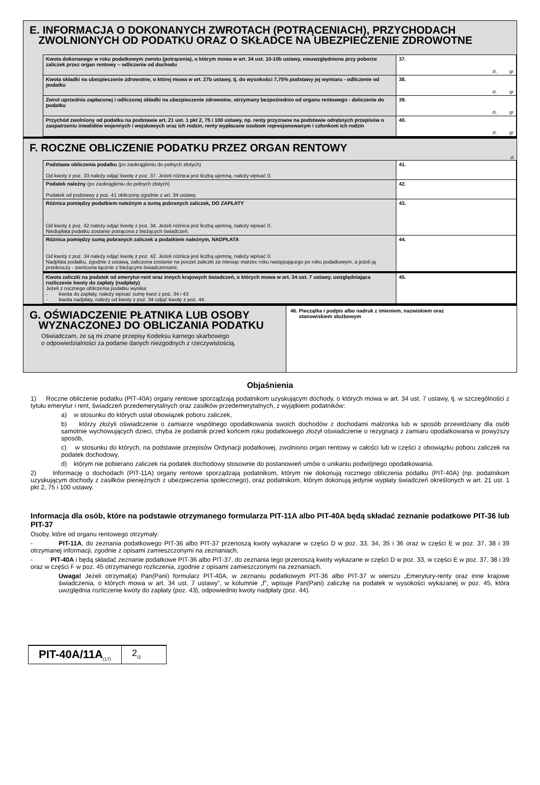E. INFORMACJA O DOKONANYCH ZWROTACH (POTRĄCENIACH), PRZYCHODACH
ZWOLNIONYCH OD PODATKU ORAZ O SKŁADCE NA UBEZPIECZENIE ZDROWOTNE
| Kwota dokonanego w roku podatkowym zwrotu (potrącenia), o którym mowa w art. 34 ust. 10-10b ustawy, nieuwzględniona przy poborze zaliczek przez organ rentowy – odliczenie od dochodu | 37. zł, gr |
| Kwota składki na ubezpieczenie zdrowotne, o której mowa w art. 27b ustawy, tj. do wysokości 7,75% podstawy jej wymiaru - odliczenie od podatku | 38. zł, gr |
| Zwrot uprzednio zapłaconej i odliczonej składki na ubezpieczenie zdrowotne, otrzymany bezpośrednio od organu rentowego - doliczenie do podatku | 39. zł, gr |
| Przychód zwolniony od podatku na podstawie art. 21 ust. 1 pkt 2, 75 i 100 ustawy, np. renty przyznane na podstawie odrębnych przepisów o zaopatrzeniu inwalidów wojennych i wojskowych oraz ich rodzin, renty wypłacane osobom represjonowanym i członkom ich rodzin | 40. zł, gr |
F. ROCZNE OBLICZENIE PODATKU PRZEZ ORGAN RENTOWY
zł
| Podstawa obliczenia podatku (po zaokrągleniu do pełnych złotych) Od kwoty z poz. 33 należy odjąć kwotę z poz. 37. Jeżeli różnica jest liczbą ujemną, należy wpisać 0. | 41. |
| Podatek należny (po zaokrągleniu do pełnych złotych) Podatek od podstawy z poz. 41 obliczony zgodnie z art. 34 ustawy. | 42. |
| Różnica pomiędzy podatkiem należnym a sumą pobranych zaliczek, DO ZAPŁATY Od kwoty z poz. 42 należy odjąć kwotę z poz. 34. Jeżeli różnica jest liczbą ujemną, należy wpisać 0. Niedopłata podatku zostanie potrącona z bieżących świadczeń. | 43. |
| Różnica pomiędzy sumą pobranych zaliczek a podatkiem należnym, NADPŁATA Od kwoty z poz. 34 należy odjąć kwotę z poz. 42. Jeżeli różnica jest liczbą ujemną, należy wpisać 0. Nadpłata podatku, zgodnie z ustawą, zaliczona zostanie na poczet zaliczki za miesiąc marzec roku następującego po roku podatkowym, a jeżeli ją przekroczy - zwrócona łącznie z bieżącymi świadczeniami. | 44. |
| Kwota zaliczki na podatek od emerytur-rent oraz innych krajowych świadczeń, o których mowa w art. 34 ust. 7 ustawy, uwzględniająca rozliczenie kwoty do zapłaty (nadpłaty) Jeżeli z rocznego obliczenia podatku wynika: - kwota do zapłaty, należy wpisać sumę kwot z poz. 34 i 43 - kwota nadpłaty, należy od kwoty z poz. 34 odjąć kwotę z poz. 44. | 45. |
G. OŚWIADCZENIE PŁATNIKA LUB OSOBY
WYZNACZONEJ DO OBLICZANIA PODATKU
Oświadczam, że są mi znane przepisy Kodeksu karnego skarbowego
o odpowiedzialności za podanie danych niezgodnych z rzeczywistością.
46. Pieczątka i podpis albo nadruk z imieniem, nazwiskiem oraz
stanowiskiem służbowym
Objaśnienia
1) Roczne obliczenie podatku (PIT-40A) organy rentowe sporządzają podatnikom uzyskującym dochody, o których mowa w art. 34 ust. 7 ustawy, tj. w szczególności z tytułu emerytur i rent, świadczeń przedemerytalnych oraz zasiłków przedemerytalnych, z wyjątkiem podatników:
a) w stosunku do których ustał obowiązek poboru zaliczek,
b) którzy złożyli oświadczenie o zamiarze wspólnego opodatkowania swoich dochodów z dochodami małżonka lub w sposób przewidziany dla osób samotnie wychowujących dzieci, chyba że podatnik przed końcem roku podatkowego złożył oświadczenie o rezygnacji z zamiaru opodatkowania w powyższy sposób,
c) w stosunku do których, na podstawie przepisów Ordynacji podatkowej, zwolniono organ rentowy w całości lub w części z obowiązku poboru zaliczek na podatek dochodowy,
d) którym nie pobierano zaliczek na podatek dochodowy stosownie do postanowień umów o unikaniu podwójnego opodatkowania.
2) Informację o dochodach (PIT-11A) organy rentowe sporządzają podatnikom, którym nie dokonują rocznego obliczenia podatku (PIT-40A) (np. podatnikom uzyskującym dochody z zasiłków pieniężnych z ubezpieczenia społecznego), oraz podatnikom, którym dokonują jedynie wypłaty świadczeń określonych w art. 21 ust. 1 pkt 2, 75 i 100 ustawy.
Informacja dla osób, które na podstawie otrzymanego formularza PIT-11A albo PIT-40A będą składać zeznanie podatkowe PIT-36 lub PIT-37
Osoby, które od organu rentowego otrzymały:
- PIT-11A, do zeznania podatkowego PIT-36 albo PIT-37 przenoszą kwoty wykazane w części D w poz. 33, 34, 35 i 36 oraz w części E w poz. 37, 38 i 39 otrzymanej informacji, zgodnie z opisami zamieszczonymi na zeznaniach,
- PIT-40A i będą składać zeznanie podatkowe PIT-36 albo PIT-37, do zeznania tego przenoszą kwoty wykazane w części D w poz. 33, w części E w poz. 37, 38 i 39 oraz w części F w poz. 45 otrzymanego rozliczenia, zgodnie z opisami zamieszczonymi na zeznaniach.
Uwaga! Jeżeli otrzymał(a) Pan(Pani) formularz PIT-40A, w zeznaniu podatkowym PIT-36 albo PIT-37 w wierszu „Emerytury-renty oraz inne krajowe świadczenia, o których mowa w art. 34 ust. 7 ustawy”, w kolumnie „f”, wpisuje Pan(Pani) zaliczkę na podatek w wysokości wykazanej w poz. 45, która uwzględnia rozliczenie kwoty do zapłaty (poz. 43), odpowiednio kwoty nadpłaty (poz. 44).
PIT-40A/11A<sub>(17)</sub>
2<sub>/2</sub>